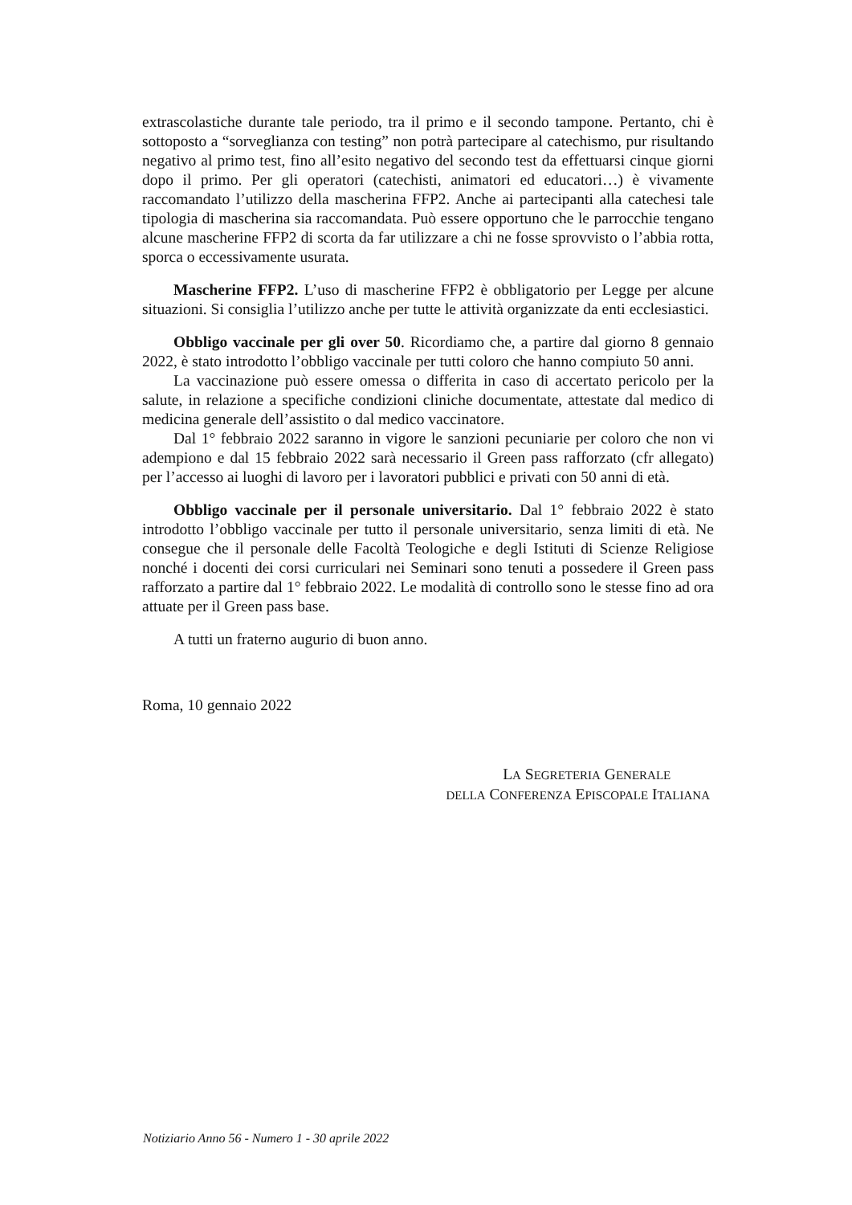extrascolastiche durante tale periodo, tra il primo e il secondo tampone. Pertanto, chi è sottoposto a “sorveglianza con testing” non potrà partecipare al catechismo, pur risultando negativo al primo test, fino all’esito negativo del secondo test da effettuarsi cinque giorni dopo il primo. Per gli operatori (catechisti, animatori ed educatori…) è vivamente raccomandato l’utilizzo della mascherina FFP2. Anche ai partecipanti alla catechesi tale tipologia di mascherina sia raccomandata. Può essere opportuno che le parrocchie tengano alcune mascherine FFP2 di scorta da far utilizzare a chi ne fosse sprovvisto o l’abbia rotta, sporca o eccessivamente usurata.
Mascherine FFP2. L’uso di mascherine FFP2 è obbligatorio per Legge per alcune situazioni. Si consiglia l’utilizzo anche per tutte le attività organizzate da enti ecclesiastici.
Obbligo vaccinale per gli over 50. Ricordiamo che, a partire dal giorno 8 gennaio 2022, è stato introdotto l’obbligo vaccinale per tutti coloro che hanno compiuto 50 anni.
La vaccinazione può essere omessa o differita in caso di accertato pericolo per la salute, in relazione a specifiche condizioni cliniche documentate, attestate dal medico di medicina generale dell’assistito o dal medico vaccinatore.
Dal 1° febbraio 2022 saranno in vigore le sanzioni pecuniarie per coloro che non vi adempiono e dal 15 febbraio 2022 sarà necessario il Green pass rafforzato (cfr allegato) per l’accesso ai luoghi di lavoro per i lavoratori pubblici e privati con 50 anni di età.
Obbligo vaccinale per il personale universitario. Dal 1° febbraio 2022 è stato introdotto l’obbligo vaccinale per tutto il personale universitario, senza limiti di età. Ne consegue che il personale delle Facoltà Teologiche e degli Istituti di Scienze Religiose nonché i docenti dei corsi curriculari nei Seminari sono tenuti a possedere il Green pass rafforzato a partire dal 1° febbraio 2022. Le modalità di controllo sono le stesse fino ad ora attuate per il Green pass base.
A tutti un fraterno augurio di buon anno.
Roma, 10 gennaio 2022
LA SEGRETERIA GENERALE
DELLA CONFERENZA EPISCOPALE ITALIANA
Notiziario Anno 56 - Numero 1 - 30 aprile 2022